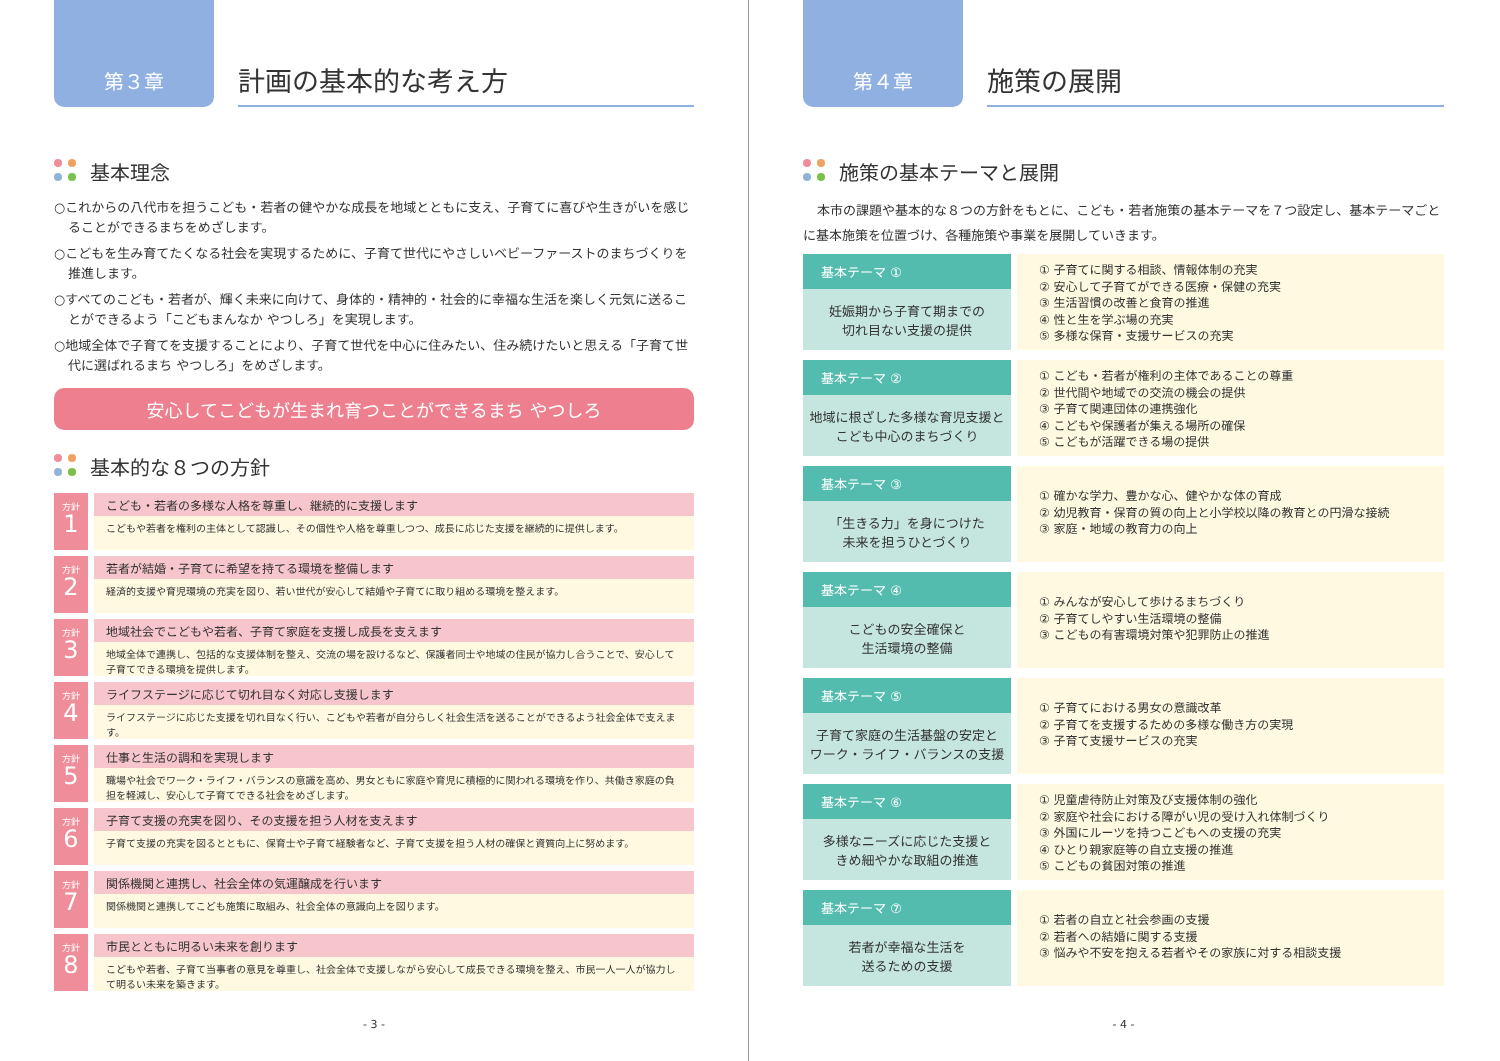第３章
計画の基本的な考え方
基本理念
○これからの八代市を担うこども・若者の健やかな成長を地域とともに支え、子育てに喜びや生きがいを感じることができるまちをめざします。
○こどもを生み育てたくなる社会を実現するために、子育て世代にやさしいベビーファーストのまちづくりを推進します。
○すべてのこども・若者が、輝く未来に向けて、身体的・精神的・社会的に幸福な生活を楽しく元気に送ることができるよう「こどもまんなか やつしろ」を実現します。
○地域全体で子育てを支援することにより、子育て世代を中心に住みたい、住み続けたいと思える「子育て世代に選ばれるまち やつしろ」をめざします。
安心してこどもが生まれ育つことができるまち やつしろ
基本的な８つの方針
方針
1
こども・若者の多様な人格を尊重し、継続的に支援します
こどもや若者を権利の主体として認識し、その個性や人格を尊重しつつ、成長に応じた支援を継続的に提供します。
方針
2
若者が結婚・子育てに希望を持てる環境を整備します
経済的支援や育児環境の充実を図り、若い世代が安心して結婚や子育てに取り組める環境を整えます。
方針
3
地域社会でこどもや若者、子育て家庭を支援し成長を支えます
地域全体で連携し、包括的な支援体制を整え、交流の場を設けるなど、保護者同士や地域の住民が協力し合うことで、安心して子育てできる環境を提供します。
方針
4
ライフステージに応じて切れ目なく対応し支援します
ライフステージに応じた支援を切れ目なく行い、こどもや若者が自分らしく社会生活を送ることができるよう社会全体で支えます。
方針
5
仕事と生活の調和を実現します
職場や社会でワーク・ライフ・バランスの意識を高め、男女ともに家庭や育児に積極的に関われる環境を作り、共働き家庭の負担を軽減し、安心して子育てできる社会をめざします。
方針
6
子育て支援の充実を図り、その支援を担う人材を支えます
子育て支援の充実を図るとともに、保育士や子育て経験者など、子育て支援を担う人材の確保と資質向上に努めます。
方針
7
関係機関と連携し、社会全体の気運醸成を行います
関係機関と連携してこども施策に取組み、社会全体の意識向上を図ります。
方針
8
市民とともに明るい未来を創ります
こどもや若者、子育て当事者の意見を尊重し、社会全体で支援しながら安心して成長できる環境を整え、市民一人一人が協力して明るい未来を築きます。
- 3 -
第４章
施策の展開
施策の基本テーマと展開
本市の課題や基本的な８つの方針をもとに、こども・若者施策の基本テーマを７つ設定し、基本テーマごとに基本施策を位置づけ、各種施策や事業を展開していきます。
基本テーマ ①
妊娠期から子育て期までの
切れ目ない支援の提供
① 子育てに関する相談、情報体制の充実
② 安心して子育てができる医療・保健の充実
③ 生活習慣の改善と食育の推進
④ 性と生を学ぶ場の充実
⑤ 多様な保育・支援サービスの充実
基本テーマ ②
地域に根ざした多様な育児支援と
こども中心のまちづくり
① こども・若者が権利の主体であることの尊重
② 世代間や地域での交流の機会の提供
③ 子育て関連団体の連携強化
④ こどもや保護者が集える場所の確保
⑤ こどもが活躍できる場の提供
基本テーマ ③
「生きる力」を身につけた
未来を担うひとづくり
① 確かな学力、豊かな心、健やかな体の育成
② 幼児教育・保育の質の向上と小学校以降の教育との円滑な接続
③ 家庭・地域の教育力の向上
基本テーマ ④
こどもの安全確保と
生活環境の整備
① みんなが安心して歩けるまちづくり
② 子育てしやすい生活環境の整備
③ こどもの有害環境対策や犯罪防止の推進
基本テーマ ⑤
子育て家庭の生活基盤の安定と
ワーク・ライフ・バランスの支援
① 子育てにおける男女の意識改革
② 子育てを支援するための多様な働き方の実現
③ 子育て支援サービスの充実
基本テーマ ⑥
多様なニーズに応じた支援と
きめ細やかな取組の推進
① 児童虐待防止対策及び支援体制の強化
② 家庭や社会における障がい児の受け入れ体制づくり
③ 外国にルーツを持つこどもへの支援の充実
④ ひとり親家庭等の自立支援の推進
⑤ こどもの貧困対策の推進
基本テーマ ⑦
若者が幸福な生活を
送るための支援
① 若者の自立と社会参画の支援
② 若者への結婚に関する支援
③ 悩みや不安を抱える若者やその家族に対する相談支援
- 4 -